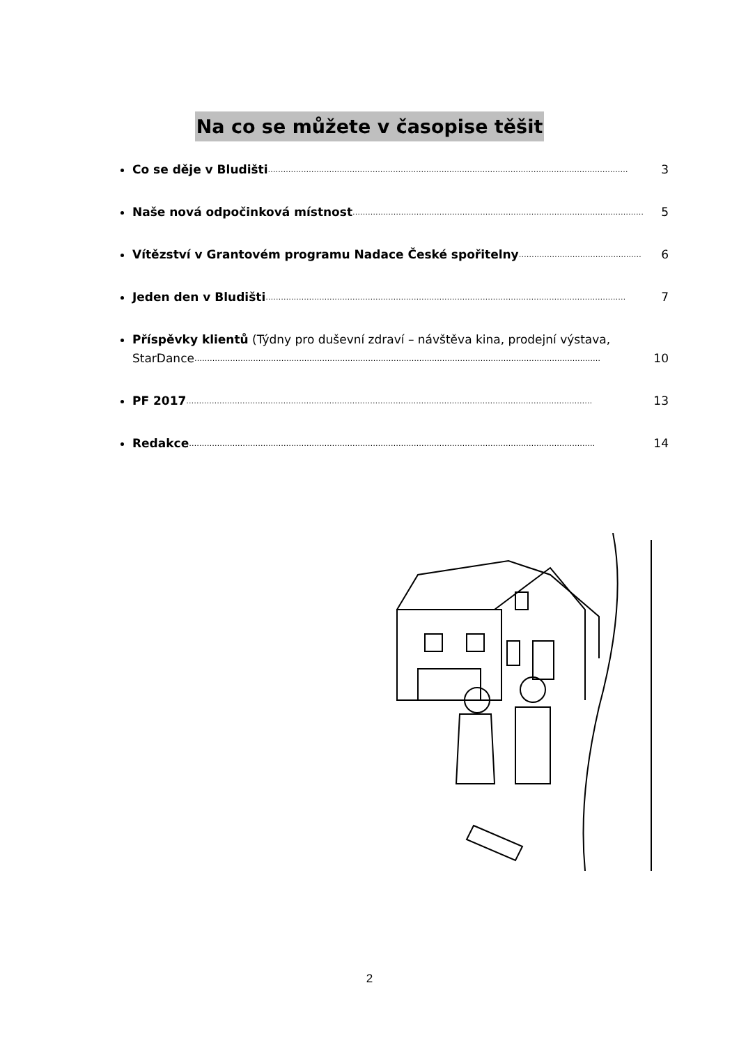Na co se můžete v časopise těšit
Co se děje v Bludišti …………………………………………………………………………………………………………………………… 3
Naše nová odpočinková místnost …………………………………………………………………………………………………… 5
Vítězství v Grantovém programu Nadace České spořitelny ………………………………………… 6
Jeden den v Bludišti …………………………………………………………………………………………………………………………… 7
Příspěvky klientů (Týdny pro duševní zdraví – návštěva kina, prodejní výstava,
StarDance …………………………………………………………………………………………………………………………………………… 10
PF 2017 …………………………………………………………………………………………………………………………………………… 13
Redakce …………………………………………………………………………………………………………………………………………… 14
2